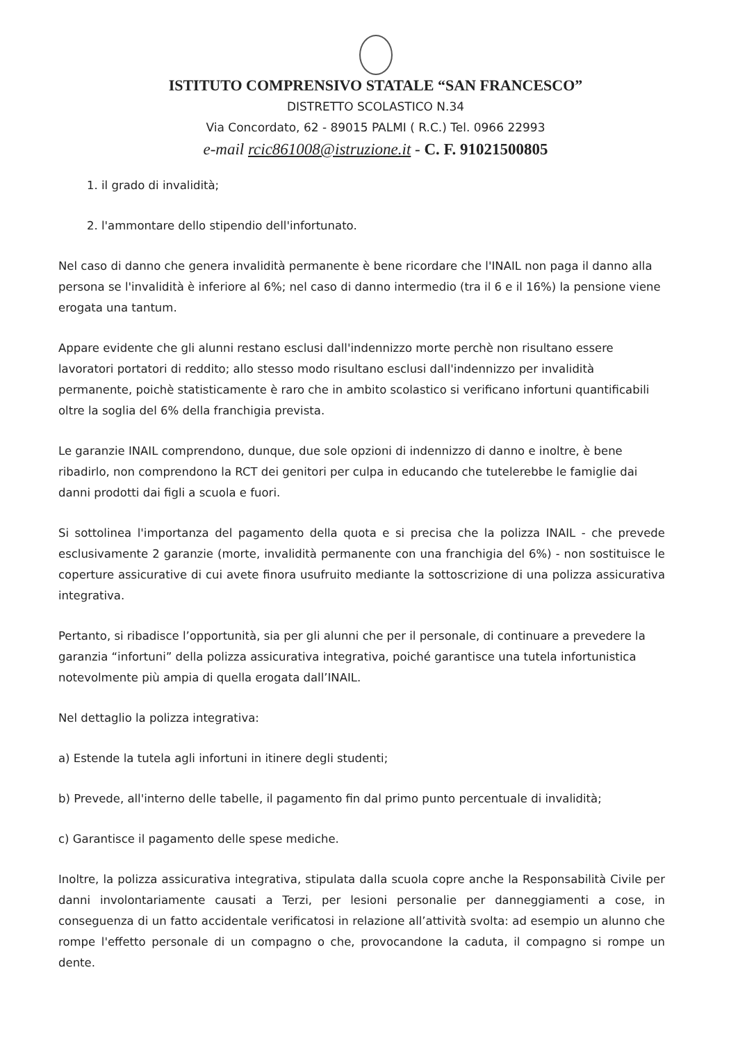ISTITUTO COMPRENSIVO STATALE “SAN FRANCESCO”
DISTRETTO SCOLASTICO N.34
Via Concordato, 62 - 89015 PALMI ( R.C.) Tel. 0966 22993
e-mail rcic861008@istruzione.it - C. F. 91021500805
1. il grado di invalidità;
2. l'ammontare dello stipendio dell'infortunato.
Nel caso di danno che genera invalidità permanente è bene ricordare che l'INAIL non paga il danno alla persona se l'invalidità è inferiore al 6%; nel caso di danno intermedio (tra il 6 e il 16%) la pensione viene erogata una tantum.
Appare evidente che gli alunni restano esclusi dall'indennizzo morte perchè non risultano essere lavoratori portatori di reddito; allo stesso modo risultano esclusi dall'indennizzo per invalidità permanente, poichè statisticamente è raro che in ambito scolastico si verificano infortuni quantificabili oltre la soglia del 6% della franchigia prevista.
Le garanzie INAIL comprendono, dunque, due sole opzioni di indennizzo di danno e inoltre, è bene ribadirlo, non comprendono la RCT dei genitori per culpa in educando che tutelerebbe le famiglie dai danni prodotti dai figli a scuola e fuori.
Si sottolinea l'importanza del pagamento della quota e si precisa che la polizza INAIL - che prevede esclusivamente 2 garanzie (morte, invalidità permanente con una franchigia del 6%) - non sostituisce le coperture assicurative di cui avete finora usufruito mediante la sottoscrizione di una polizza assicurativa integrativa.
Pertanto, si ribadisce l’opportunità, sia per gli alunni che per il personale, di continuare a prevedere la garanzia “infortuni” della polizza assicurativa integrativa, poiché garantisce una tutela infortunistica notevolmente più ampia di quella erogata dall’INAIL.
Nel dettaglio la polizza integrativa:
a) Estende la tutela agli infortuni in itinere degli studenti;
b) Prevede, all'interno delle tabelle, il pagamento fin dal primo punto percentuale di invalidità;
c) Garantisce il pagamento delle spese mediche.
Inoltre, la polizza assicurativa integrativa, stipulata dalla scuola copre anche la Responsabilità Civile per danni involontariamente causati a Terzi, per lesioni personalie per danneggiamenti a cose, in conseguenza di un fatto accidentale verificatosi in relazione all’attività svolta: ad esempio un alunno che rompe l'effetto personale di un compagno o che, provocandone la caduta, il compagno si rompe un dente.